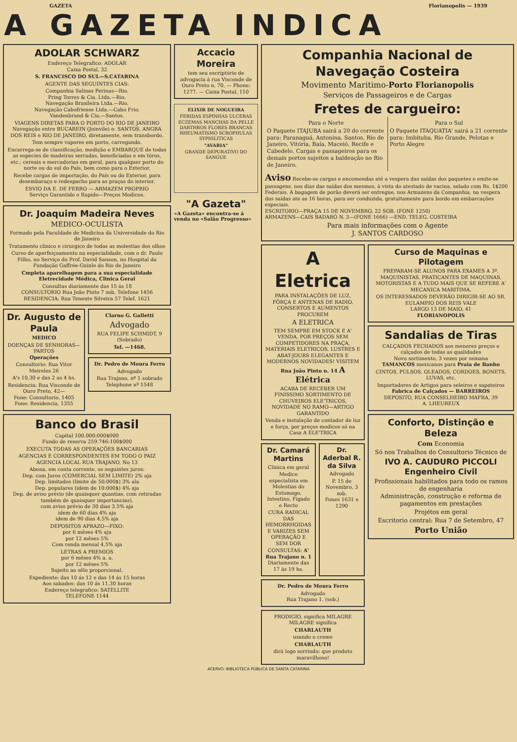GAZETA Florianopolis — 1939
A GAZETA INDICA
ADOLAR SCHWARZ
Endereço Telegrafico: ADOLAR
Caixa Postal, 32
S. FRANCISCO DO SUL—S.CATARINA
AGENTE DAS SEGUINTES CIAS:
Companhia Salinas Perinas—Rio.
Pring Torres & Cia. Ltda.—Rio.
Navegação Brasileira Ltda.—Rio.
Navegação Cabofriense Ltda.—Cabo Frio.
Vandenbrand & Cia.—Santos.
VIAGENS DIRETAS PARA O PORTO DO RIO DE JANEIRO Navegação entre BUCAREIN (Joinvile) e: SANTOS, ANGRA DOS REIS e RIO DE JANEIRO, diretamente, sem transbordo.
Tem sempre vapores em porto, carregando.
Encarrega-se de classificação, medição e EMBARQUE de todas as especies de madeiras serradas, beneficiadas e em tóros, etc.; cereais e mercadorias em geral, para qualquer porto do norte ou do sul do País, bem como para o Exterior.
Recebe cargas de importação, do País ou do Exterior, para desembaraço e redespacho para as praças do interior.
ESVIO DA E. DE FERRO — ARMAZEM PROPRIO
Serviço Garantido e Rapido—Preços Modicos.
Dr. Joaquim Madeira Neves
MEDICO-OCULISTA
Formado pela Faculdade de Medicina da Universidade do Rio de Janeiro
Tratamento clinico e cirurgico de todas as molestias dos olhos
Curso de aperfeiçoamento na especialidade, com o dr. Paulo Filho, no Serviço do Prof. David Sanson, no Hospital da Fundação Gaffrée-Guinle do Rio de Janeiro
Cmpleta aparelhagem para a sua especialidade
Eletrecidade Médica, Clinica Geral
Consultas diariamente das 15 ás 18
CONSULTORIO Rua João Pinto 7 sob. Telefone 1456
RESIDENCIA: Rua Tenente Silveira 57 Telef. 1621
Dr. Augusto de Paula
MEDICO
DOENÇAS DE SENHORAS—PARTOS
Operações
Consultorio: Rua Vitor Meireles 26
A's 10,30 e das 2 as 4 hs.
Residencia: Rua Visconde de Ouro Preto, 42—
Fone: Consultorio, 1405
Fone: Residencia, 1355
Clarno G. Galletti
Advogado
RUA FELIPE SCHMIDT, 9 (Sobrado)
Tel. —1468.
Dr. Pedro de Moura Ferro
Advogado
Rua Trajano, nº 1 sobrado
Telephone nº 1548
Banco do Brasil
Capital 100.000:000$000
Fundo de reserva 259.746:100$000
EXECUTA TODAS AS OPERAÇÕES BANCARIAS
AGENCIAS E CORRESPONDENTES EM TODO O PAIZ
AGENCIA LOCAL RUA TRAJANO, No 13
Abona, em conta corrente, os seguintes juros:
Dep. com Juros (COMERCIAL SEM LIMITE) 2% aja
Dep. limitados (limite de 50:000$) 3% ala
Dep. populares (idem de 10:000$) 4% aja
Dep. de aviso prévio (de quaisquer quantias, com retiradas também de quaisquer importancias).
com aviso prévio de 30 dias 3,5% aja
idem de 60 dias 4% aja
idem de 90 dias 4,5% aja
DEPOSITOS APRAZO—FIXO:
por 6 mêses 4% aja
por 12 mêses 5%
Com renda mensal 4,5% aja
LETRAS A PREMIOS
por 6 mêses 4% a. a.
por 12 mêses 5%
Sujeito ao sêlo proporcional.
Expediente: das 10 ás 12 e das 14 ás 15 horas
Aos sabados: das 10 ás 11,30 horas
Endereço telegrafico: SATELLITE
TELEFONE 1144
Accacio Moreira
tem seu escriptório de advogacia á rua Visconde de Ouro Preto n. 70. — Phone: 1277. — Caixa Postal, 110
ELIXIR DE NOGUEIRA
FERIDAS ESPINHAS ULCERAS ECZEMAS MANCHAS DA PELLE DARTHROS FLORES BRANCAS RHEUMATISMO SCROPHULAS SYPHILITICAS
"AVARIA"
GRANDE DEPURATIVO DO SANGUE
"A Gazeta"
«A Gazeta» encontra-se á venda no «Salão Progresso»
Companhia Nacional de Navegação Costeira
Movimento Maritimo-Porto Florianopolis
Serviços de Passageiros e de Cargas
Fretes de cargueiro:
Para o Norte
O Paquete ITAJUBA sairá a 20 do corrente para: Paranaguá, Antonina, Santos, Rio de Janeiro, Vitória, Baía, Maceió, Recife e Cabedelo. Cargas e passageiros para os demais portos sujeitos a baldeação no Rio de Janeiro.
Para o Sul
O Paquete ITAQUATIA' sairá a 21 corrente para: Imbituba, Rio Grande, Pelotas e Porto Alegre
Aviso Recebe-se cargas e encomendas até a vespera das saídas dos paquetes e emite-se passagens, nos dias das saídas dos mesmos, á vista do atestado de vacina, selado com Rs. 1$200 Federais. A bagagem de porão deverá ser entregue, nos Armazens da Companhia, na vespera das saídas ate as 16 horas, para ser conduzida, gratuitamente para bordo em embarcações especiais.
ESCRITORIO—PRAÇA 15 DE NOVEMBRO, 22 SOB. (FONE 1250)
ARMAZENS—CAIS BADARÓ N. 3—(FONE 1666) —END. TELEG. COSTEIRA
Para mais informações com o Agente
J. SANTOS CARDOSO
A Eletrica
PARA INSTALAÇÕES DE LUZ, FÔRÇA E ANTENAS DE RADIO, CONSERTOS E AUMENTOS PROCUREM
A ELETRICA
TEM SEMPRE EM STOCK E A' VENDA, POR PREÇOS SEM COMPETIDORES NA PRAÇA, MATERIAIS ELETRICOS, LUSTRES E ABAT-JOURS ELEGANTES E MODERNOS NOVIDADES! VISITEM Rua João Pinto n. 14 A Elétrica
ACABA DE RECEBER UM FINISSIMO SORTIMENTO DE CHUVEIROS ELE'TRICOS, NOVIDADE NO RAMO—ARTIGO GARANTIDO
Venda e instalação de contador de luz e força, por preços modicos só na Casa A ELE'TRICA
Dr. Camará Martins
Clinica em geral
Medico especialista em Molestias do Estomago, Intestino, Figado e Recto
CURA RADICAL DAS HEMORRHOIDAS E VARIZES SEM OPERAÇÃO E SEM DOR
CONSULTAS: A' Rua Trajano n. 1
Diariamente das 17 ás 19 hs.
Dr. Aderbal R. da Silva
Advogado
P. 15 de Novembro, 3 sob.
Fones 1631 e 1290
Dr. Pedro de Moura Ferro
Advogado
Rua Trajano 1. (sob.)
PRODIGIO, significa MILAGRE
MILAGRE significa
CHARLAUTH
usando o creme
CHARLAUTH
dirá logo sorrindo: que produto maravilhoso!
Curso de Maquinas e Pilotagem
PREPARAM-SE ALUNOS PARA EXAMES A 3º. MAQUINISTAS, PRATICANTES DE MAQUINAS, MOTORISTAS E A TUDO MAIS QUE SE REFERE A' MECANICA MARITIMA.
OS INTERESSADOS DEVERÃO DIRIGIR-SE AO SR. EULAMPIO DOS REIS VALE
LARGO 13 DE MAIO, 41
FLORIANOPOLIS
Sandalias de Tiras
CALÇADOS FECHADOS aos menores preços e calçados de todas as qualidades
Novo sortimento, 3 vezes por semana
TAMANCOS mexicanos para Praia de Banho
CINTOS, PULSOS, OLEADOS, CORDOES, BONETS, LUVAS, etc.
Importadores de Artigos para seleiros e sapateiros
Fabrica de Calçados — BARREIROS
DEPOSITO, RUA CONSELHEIRO MAFRA, 39
A. LHEUREUX
Conforto, Distinção e Beleza
Com Economia
Só nos Trabalhos do Consultorio Técnico de
IVO A. CAUDURO PICCOLI
Engenheiro Civil
Profissionais habilitados para todo os ramos de engenharia
Administração, construção e reforma de pagamentos em prestações
Projétos em geral
Escritorio central: Rua 7 de Setembro, 47
Porto União
ACERVO: BIBLIOTECA PÚBLICA DE SANTA CATARINA